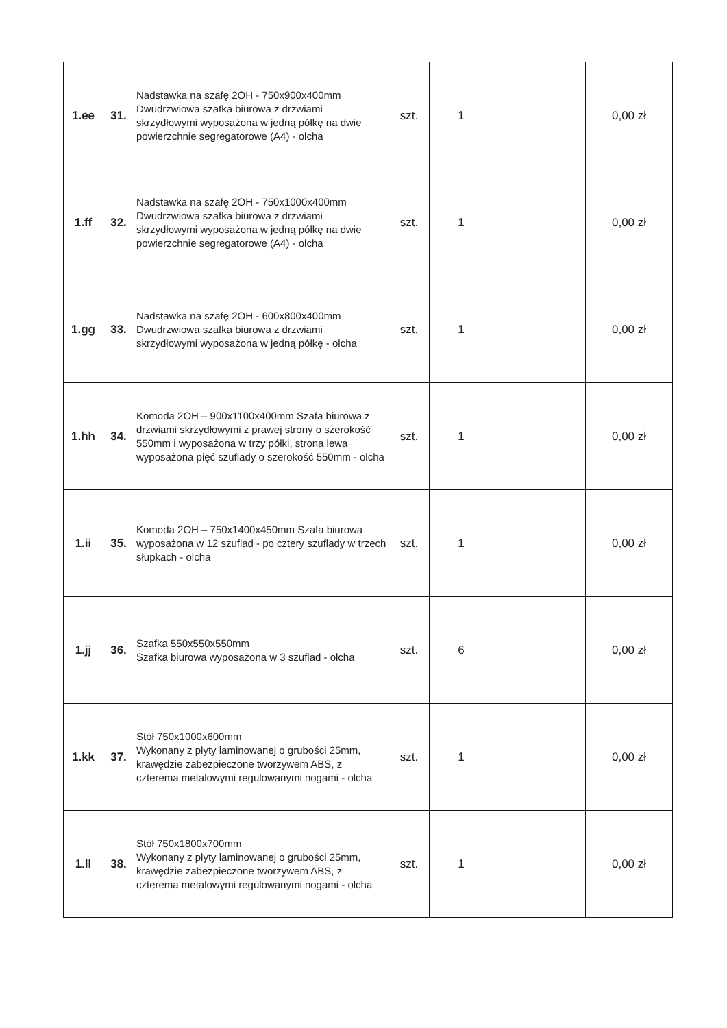| 1.ee | 31. | Nadstawka na szafę 2OH - 750x900x400mm Dwudrzwiowa szafka biurowa z drzwiami skrzydłowymi wyposażona w jedną półkę na dwie powierzchnie segregatorowe (A4) - olcha | szt. | 1 | | 0,00 zł |
| 1.ff | 32. | Nadstawka na szafę 2OH - 750x1000x400mm Dwudrzwiowa szafka biurowa z drzwiami skrzydłowymi wyposażona w jedną półkę na dwie powierzchnie segregatorowe (A4) - olcha | szt. | 1 | | 0,00 zł |
| 1.gg | 33. | Nadstawka na szafę 2OH - 600x800x400mm Dwudrzwiowa szafka biurowa z drzwiami skrzydłowymi wyposażona w jedną półkę - olcha | szt. | 1 | | 0,00 zł |
| 1.hh | 34. | Komoda 2OH – 900x1100x400mm Szafa biurowa z drzwiami skrzydłowymi z prawej strony o szerokość 550mm i wyposażona w trzy półki, strona lewa wyposażona pięć szuflady o szerokość 550mm - olcha | szt. | 1 | | 0,00 zł |
| 1.ii | 35. | Komoda 2OH – 750x1400x450mm Szafa biurowa wyposażona w 12 szuflad - po cztery szuflady w trzech słupkach - olcha | szt. | 1 | | 0,00 zł |
| 1.jj | 36. | Szafka 550x550x550mm Szafka biurowa wyposażona w 3 szuflad - olcha | szt. | 6 | | 0,00 zł |
| 1.kk | 37. | Stół 750x1000x600mm Wykonany z płyty laminowanej o grubości 25mm, krawędzie zabezpieczone tworzywem ABS, z czterema metalowymi regulowanymi nogami - olcha | szt. | 1 | | 0,00 zł |
| 1.ll | 38. | Stół 750x1800x700mm Wykonany z płyty laminowanej o grubości 25mm, krawędzie zabezpieczone tworzywem ABS, z czterema metalowymi regulowanymi nogami - olcha | szt. | 1 | | 0,00 zł |